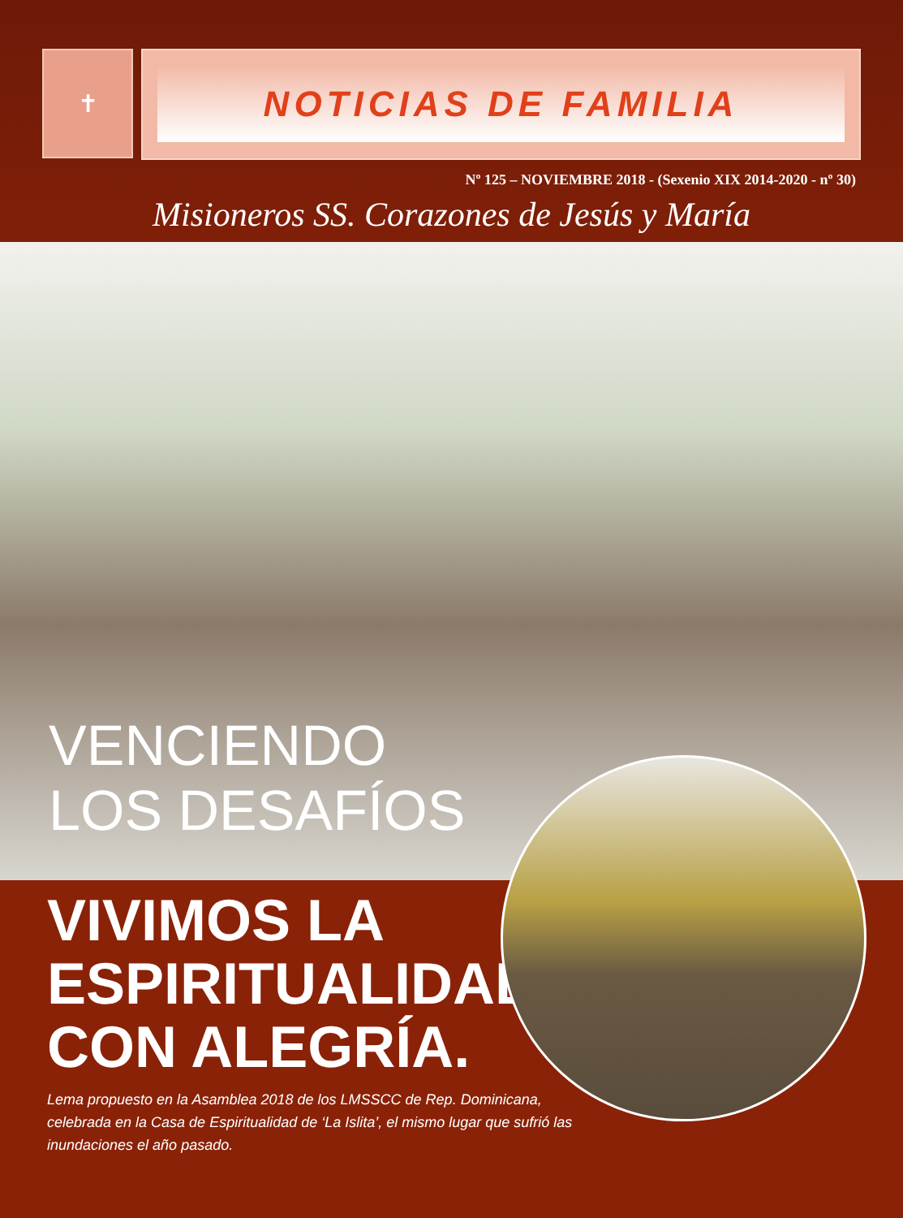✝
NOTICIAS DE FAMILIA
Nº 125 – NOVIEMBRE 2018 - (Sexenio XIX 2014-2020 - nº 30)
Misioneros SS. Corazones de Jesús y María
VENCIENDO
LOS DESAFÍOS
VIVIMOS LA ESPIRITUALIDAD CON ALEGRÍA.
Lema propuesto en la Asamblea 2018 de los LMSSCC de Rep. Dominicana, celebrada en la Casa de Espiritualidad de ‘La Islita’, el mismo lugar que sufrió las inundaciones el año pasado.